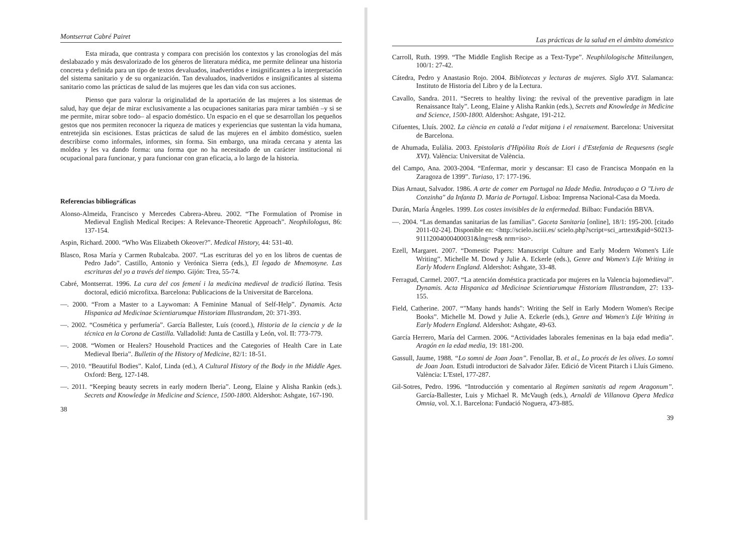Montserrat Cabré Pairet
Esta mirada, que contrasta y compara con precisión los contextos y las cronologías del más deslabazado y más desvalorizado de los géneros de literatura médica, me permite delinear una historia concreta y definida para un tipo de textos devaluados, inadvertidos e insignificantes a la interpretación del sistema sanitario y de su organización. Tan devaluados, inadvertidos e insignificantes al sistema sanitario como las prácticas de salud de las mujeres que les dan vida con sus acciones.
Pienso que para valorar la originalidad de la aportación de las mujeres a los sistemas de salud, hay que dejar de mirar exclusivamente a las ocupaciones sanitarias para mirar también –y si se me permite, mirar sobre todo– al espacio doméstico. Un espacio en el que se desarrollan los pequeños gestos que nos permiten reconocer la riqueza de matices y experiencias que sustentan la vida humana, entretejida sin escisiones. Estas prácticas de salud de las mujeres en el ámbito doméstico, suelen describirse como informales, informes, sin forma. Sin embargo, una mirada cercana y atenta las moldea y les va dando forma: una forma que no ha necesitado de un carácter institucional ni ocupacional para funcionar, y para funcionar con gran eficacia, a lo largo de la historia.
Referencias bibliográficas
Alonso-Almeida, Francisco y Mercedes Cabrera-Abreu. 2002. “The Formulation of Promise in Medieval English Medical Recipes: A Relevance-Theoretic Approach”. Neophilologus, 86: 137-154.
Aspin, Richard. 2000. “Who Was Elizabeth Okeover?”. Medical History, 44: 531-40.
Blasco, Rosa María y Carmen Rubalcaba. 2007. “Las escrituras del yo en los libros de cuentas de Pedro Jado”. Castillo, Antonio y Verónica Sierra (eds.), El legado de Mnemosyne. Las escrituras del yo a través del tiempo. Gijón: Trea, 55-74.
Cabré, Montserrat. 1996. La cura del cos femení i la medicina medieval de tradició llatina. Tesis doctoral, edició microfitxa. Barcelona: Publicacions de la Universitat de Barcelona.
—. 2000. “From a Master to a Laywoman: A Feminine Manual of Self-Help”. Dynamis. Acta Hispanica ad Medicinae Scientiarumque Historiam Illustrandam, 20: 371-393.
—. 2002. “Cosmética y perfumería”. García Ballester, Luís (coord.), Historia de la ciencia y de la técnica en la Corona de Castilla. Valladolid: Junta de Castilla y León, vol. II: 773-779.
—. 2008. “Women or Healers? Household Practices and the Categories of Health Care in Late Medieval Iberia”. Bulletin of the History of Medicine, 82/1: 18-51.
—. 2010. “Beautiful Bodies”. Kalof, Linda (ed.), A Cultural History of the Body in the Middle Ages. Oxford: Berg, 127-148.
—. 2011. “Keeping beauty secrets in early modern Iberia”. Leong, Elaine y Alisha Rankin (eds.). Secrets and Knowledge in Medicine and Science, 1500-1800. Aldershot: Ashgate, 167-190.
38
Las prácticas de la salud en el ámbito doméstico
Carroll, Ruth. 1999. “The Middle English Recipe as a Text-Type”. Neuphilologische Mitteilungen, 100/1: 27-42.
Cátedra, Pedro y Anastasio Rojo. 2004. Bibliotecas y lecturas de mujeres. Siglo XVI. Salamanca: Instituto de Historia del Libro y de la Lectura.
Cavallo, Sandra. 2011. “Secrets to healthy living: the revival of the preventive paradigm in late Renaissance Italy”. Leong, Elaine y Alisha Rankin (eds.), Secrets and Knowledge in Medicine and Science, 1500-1800. Aldershot: Ashgate, 191-212.
Cifuentes, Lluís. 2002. La ciència en català a l'edat mitjana i el renaixement. Barcelona: Universitat de Barcelona.
de Ahumada, Eulàlia. 2003. Epistolaris d'Hipòlita Roís de Liori i d'Estefania de Requesens (segle XVI). València: Universitat de València.
del Campo, Ana. 2003-2004. “Enfermar, morir y descansar: El caso de Francisca Monpaón en la Zaragoza de 1399”. Turiaso, 17: 177-196.
Dias Arnaut, Salvador. 1986. A arte de comer em Portugal na Idade Media. Introduçao a O "Livro de Conzinha" da Infanta D. Maria de Portugal. Lisboa: Imprensa Nacional-Casa da Moeda.
Durán, María Ángeles. 1999. Los costes invisibles de la enfermedad. Bilbao: Fundación BBVA.
—. 2004. “Las demandas sanitarias de las familias”. Gaceta Sanitaria [online], 18/1: 195-200. [citado 2011-02-24]. Disponible en: <http://scielo.isciii.es/ scielo.php?script=sci_arttext&pid=S0213-91112004000400031&lng=es& nrm=iso>.
Ezell, Margaret. 2007. “Domestic Papers: Manuscript Culture and Early Modern Women's Life Writing”. Michelle M. Dowd y Julie A. Eckerle (eds.), Genre and Women's Life Writing in Early Modern England. Aldershot: Ashgate, 33-48.
Ferragud, Carmel. 2007. “La atención doméstica practicada por mujeres en la Valencia bajomedieval”. Dynamis. Acta Hispanica ad Medicinae Scientiarumque Historiam Illustrandam, 27: 133-155.
Field, Catherine. 2007. “"Many hands hands": Writing the Self in Early Modern Women's Recipe Books”. Michelle M. Dowd y Julie A. Eckerle (eds.), Genre and Women's Life Writing in Early Modern England. Aldershot: Ashgate, 49-63.
García Herrero, María del Carmen. 2006. “Actividades laborales femeninas en la baja edad media”. Aragón en la edad media, 19: 181-200.
Gassull, Jaume, 1988. “Lo somni de Joan Joan”. Fenollar, B. et al., Lo procés de les olives. Lo somni de Joan Joan. Estudi introductori de Salvador Jàfer. Edició de Vicent Pitarch i Lluís Gimeno. València: L'Estel, 177-287.
Gil-Sotres, Pedro. 1996. “Introducción y comentario al Regimen sanitatis ad regem Aragonum”. García-Ballester, Luis y Michael R. McVaugh (eds.), Arnaldi de Villanova Opera Medica Omnia, vol. X.1. Barcelona: Fundació Noguera, 473-885.
39